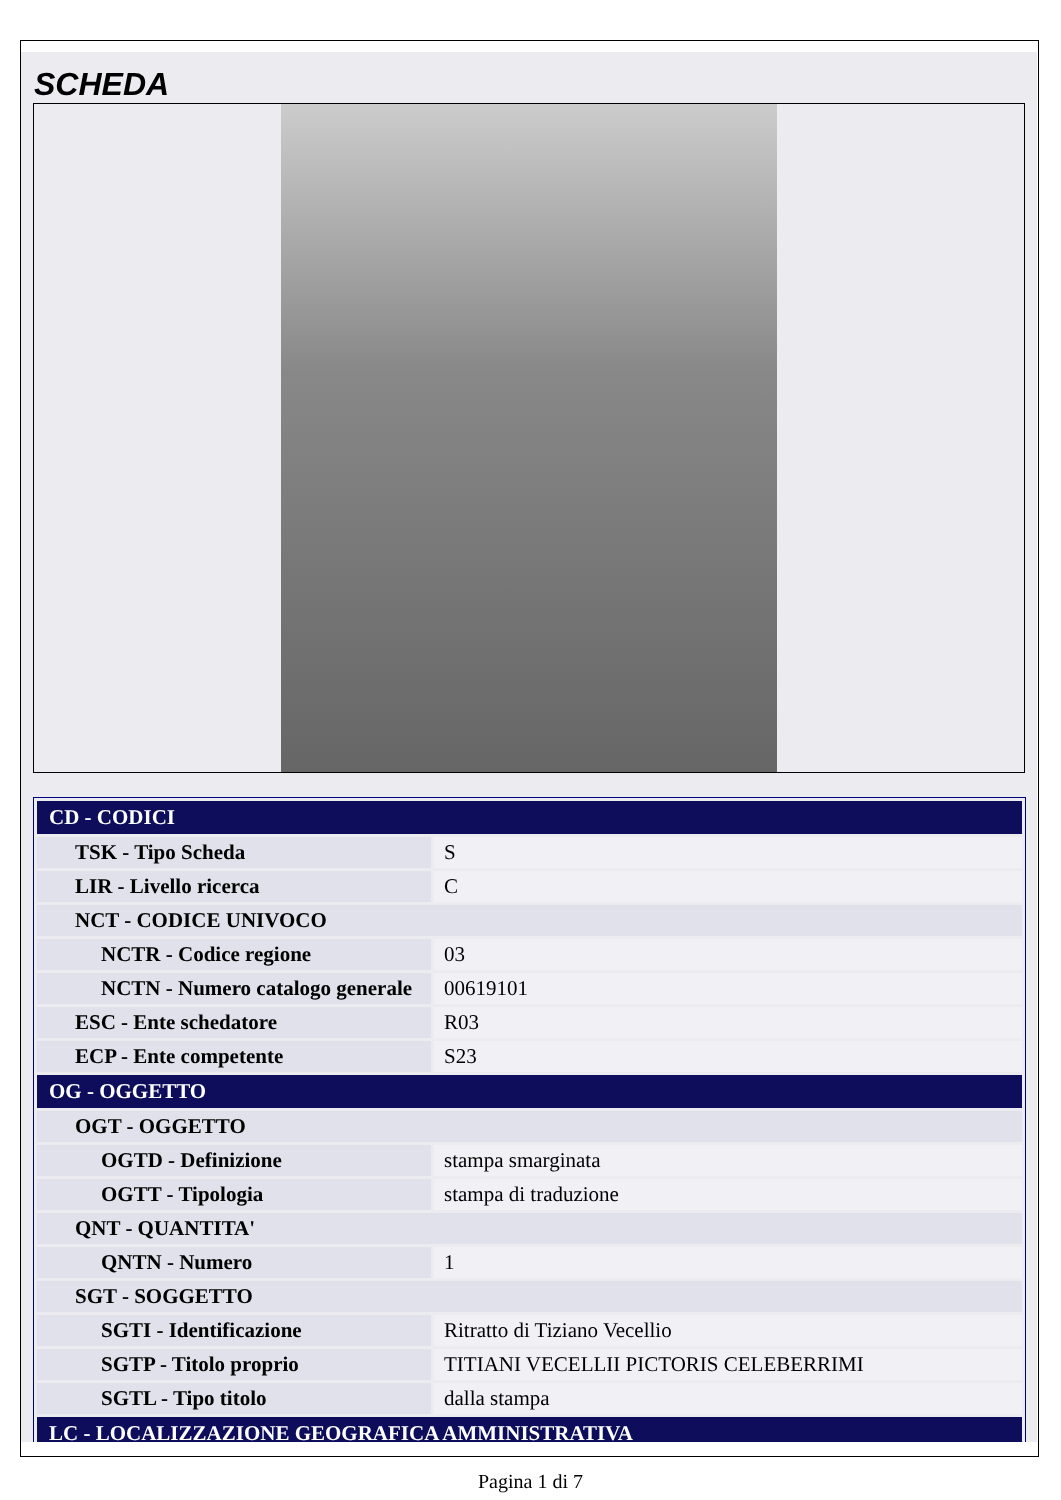SCHEDA
| CD - CODICI | |
| TSK - Tipo Scheda | S |
| LIR - Livello ricerca | C |
| NCT - CODICE UNIVOCO | |
| NCTR - Codice regione | 03 |
| NCTN - Numero catalogo generale | 00619101 |
| ESC - Ente schedatore | R03 |
| ECP - Ente competente | S23 |
| OG - OGGETTO | |
| OGT - OGGETTO | |
| OGTD - Definizione | stampa smarginata |
| OGTT - Tipologia | stampa di traduzione |
| QNT - QUANTITA' | |
| QNTN - Numero | 1 |
| SGT - SOGGETTO | |
| SGTI - Identificazione | Ritratto di Tiziano Vecellio |
| SGTP - Titolo proprio | TITIANI VECELLII PICTORIS CELEBERRIMI |
| SGTL - Tipo titolo | dalla stampa |
| LC - LOCALIZZAZIONE GEOGRAFICA AMMINISTRATIVA | |
Pagina 1 di 7